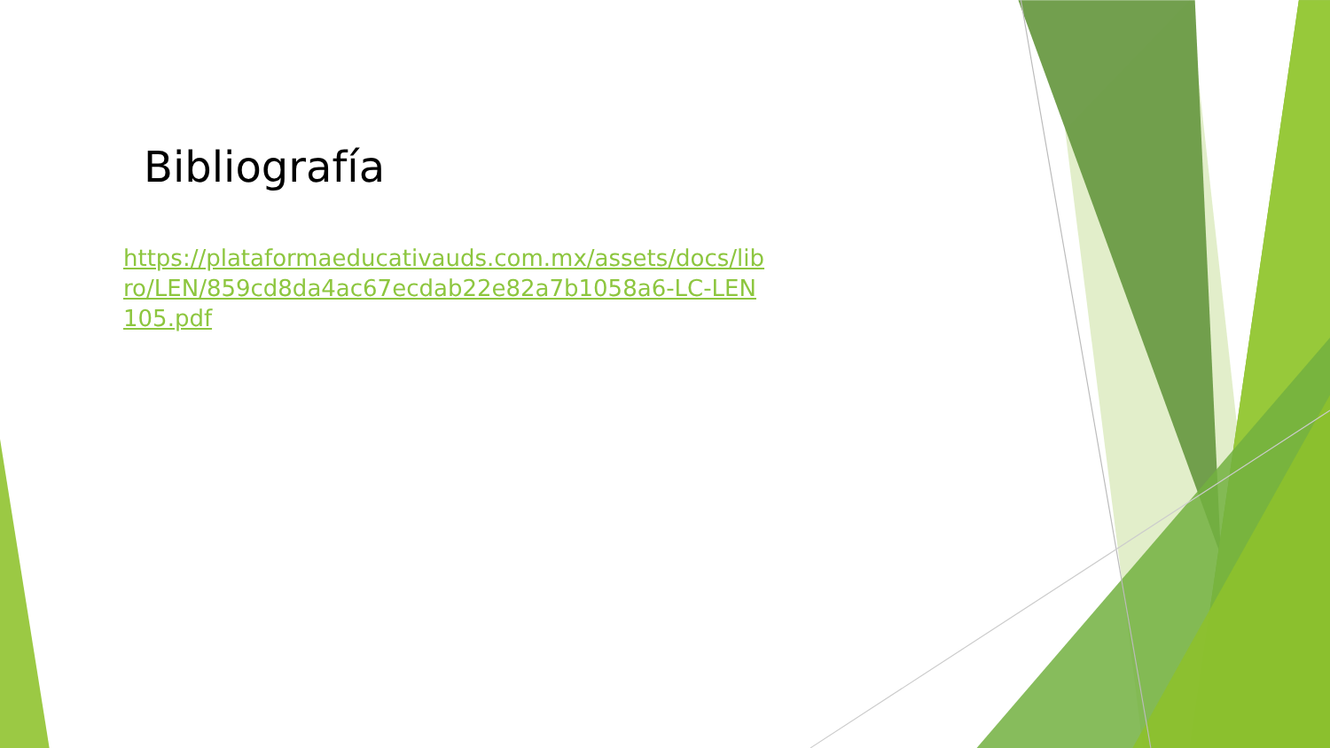Bibliografía
https://plataformaeducativauds.com.mx/assets/docs/libro/LEN/859cd8da4ac67ecdab22e82a7b1058a6-LC-LEN105.pdf